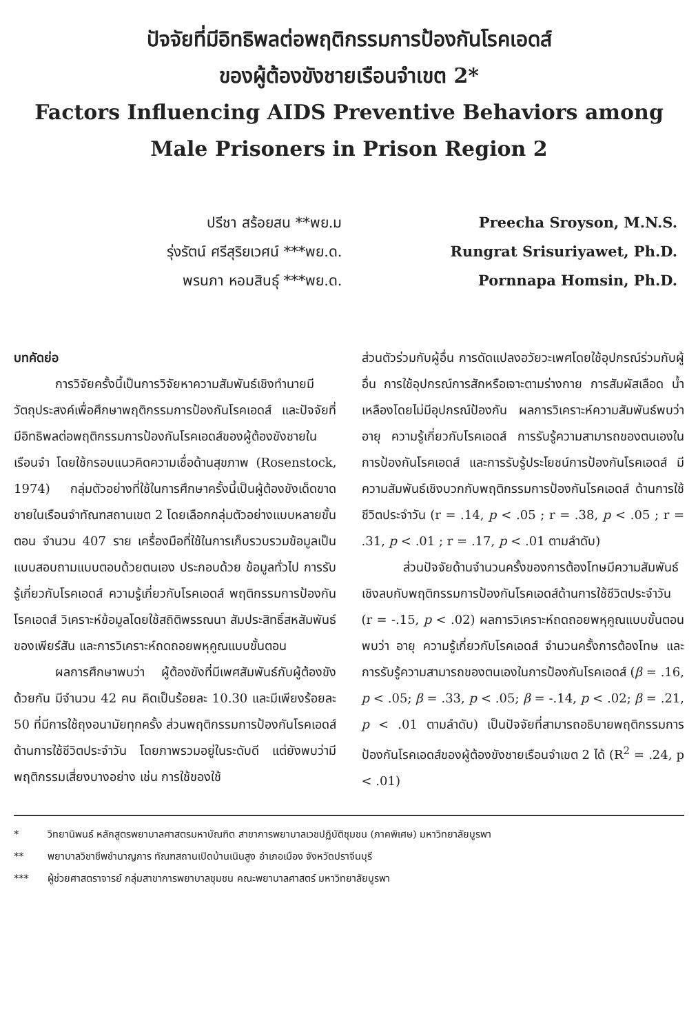ปัจจัยที่มีอิทธิพลต่อพฤติกรรมการป้องกันโรคเอดส์
ของผู้ต้องขังชายเรือนจำเขต 2*
Factors Influencing AIDS Preventive Behaviors among
Male Prisoners in Prison Region 2
ปรีชา สร้อยสน **พย.ม
รุ่งรัตน์ ศรีสุริยเวศน์ ***พย.ด.
พรนภา หอมสินธุ์ ***พย.ด.
Preecha Sroyson, M.N.S.
Rungrat Srisuriyawet, Ph.D.
Pornnapa Homsin, Ph.D.
บทคัดย่อ
การวิจัยครั้งนี้เป็นการวิจัยหาความสัมพันธ์เชิงทำนายมีวัตถุประสงค์เพื่อศึกษาพฤติกรรมการป้องกันโรคเอดส์ และปัจจัยที่มีอิทธิพลต่อพฤติกรรมการป้องกันโรคเอดส์ของผู้ต้องขังชายในเรือนจำ โดยใช้กรอบแนวคิดความเชื่อด้านสุขภาพ (Rosenstock, 1974) กลุ่มตัวอย่างที่ใช้ในการศึกษาครั้งนี้เป็นผู้ต้องขังเด็ดขาดชายในเรือนจำทัณฑสถานเขต 2 โดยเลือกกลุ่มตัวอย่างแบบหลายขั้นตอน จำนวน 407 ราย เครื่องมือที่ใช้ในการเก็บรวบรวมข้อมูลเป็นแบบสอบถามแบบตอบด้วยตนเอง ประกอบด้วย ข้อมูลทั่วไป การรับรู้เกี่ยวกับโรคเอดส์ ความรู้เกี่ยวกับโรคเอดส์ พฤติกรรมการป้องกันโรคเอดส์ วิเคราะห์ข้อมูลโดยใช้สถิติพรรณนา สัมประสิทธิ์สหสัมพันธ์ของเพียร์สัน และการวิเคราะห์ถดถอยพหุคูณแบบขั้นตอน
ผลการศึกษาพบว่า ผู้ต้องขังที่มีเพศสัมพันธ์กับผู้ต้องขังด้วยกัน มีจำนวน 42 คน คิดเป็นร้อยละ 10.30 และมีเพียงร้อยละ 50 ที่มีการใช้ถุงอนามัยทุกครั้ง ส่วนพฤติกรรมการป้องกันโรคเอดส์ด้านการใช้ชีวิตประจำวัน โดยภาพรวมอยู่ในระดับดี แต่ยังพบว่ามีพฤติกรรมเสี่ยงบางอย่าง เช่น การใช้ของใช้
ส่วนตัวร่วมกับผู้อื่น การดัดแปลงอวัยวะเพศโดยใช้อุปกรณ์ร่วมกับผู้อื่น การใช้อุปกรณ์การสักหรือเจาะตามร่างกาย การสัมผัสเลือด น้ำเหลืองโดยไม่มีอุปกรณ์ป้องกัน ผลการวิเคราะห์ความสัมพันธ์พบว่า อายุ ความรู้เกี่ยวกับโรคเอดส์ การรับรู้ความสามารถของตนเองในการป้องกันโรคเอดส์ และการรับรู้ประโยชน์การป้องกันโรคเอดส์ มีความสัมพันธ์เชิงบวกกับพฤติกรรมการป้องกันโรคเอดส์ ด้านการใช้ชีวิตประจำวัน (r = .14, p < .05 ; r = .38, p < .05 ; r = .31, p < .01 ; r = .17, p < .01 ตามลำดับ)
ส่วนปัจจัยด้านจำนวนครั้งของการต้องโทษมีความสัมพันธ์เชิงลบกับพฤติกรรมการป้องกันโรคเอดส์ด้านการใช้ชีวิตประจำวัน (r = -.15, p < .02) ผลการวิเคราะห์ถดถอยพหุคูณแบบขั้นตอน พบว่า อายุ ความรู้เกี่ยวกับโรคเอดส์ จำนวนครั้งการต้องโทษ และการรับรู้ความสามารถของตนเองในการป้องกันโรคเอดส์ (β = .16, p < .05; β = .33, p < .05; β = -.14, p < .02; β = .21, p < .01 ตามลำดับ) เป็นปัจจัยที่สามารถอธิบายพฤติกรรมการป้องกันโรคเอดส์ของผู้ต้องขังชายเรือนจำเขต 2 ได้ (R<sup>2</sup> = .24, p < .01)
* วิทยานิพนธ์ หลักสูตรพยาบาลศาสตรมหาบัณฑิต สาขาการพยาบาลเวชปฏิบัติชุมชน (ภาคพิเศษ) มหาวิทยาลัยบูรพา
** พยาบาลวิชาชีพชำนาญการ ทัณฑสถานเปิดบ้านเนินสูง อำเภอเมือง จังหวัดปราจีนบุรี
*** ผู้ช่วยศาสตราจารย์ กลุ่มสาขาการพยาบาลชุมชน คณะพยาบาลศาสตร์ มหาวิทยาลัยบูรพา